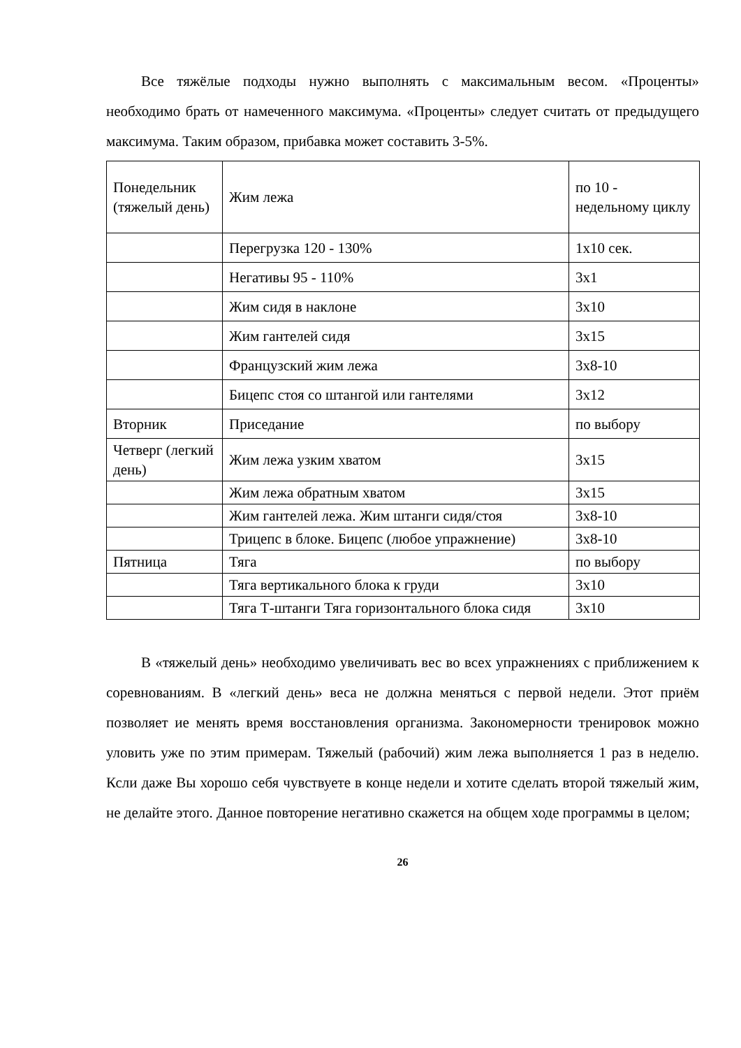Все тяжёлые подходы нужно выполнять с максимальным весом. «Проценты» необходимо брать от намеченного максимума. «Проценты» следует считать от предыдущего максимума. Таким образом, прибавка может составить 3-5%.
| Понедельник (тяжелый день) | Жим лежа | по 10 - недельному циклу |
| | Перегрузка 120 - 130% | 1x10 сек. |
| | Негативы 95 - 110% | 3x1 |
| | Жим сидя в наклоне | 3x10 |
| | Жим гантелей сидя | 3x15 |
| | Французский жим лежа | 3x8-10 |
| | Бицепс стоя со штангой или гантелями | 3x12 |
| Вторник | Приседание | по выбору |
| Четверг (легкий день) | Жим лежа узким хватом | 3x15 |
| | Жим лежа обратным хватом | 3x15 |
| | Жим гантелей лежа. Жим штанги сидя/стоя | 3x8-10 |
| | Трицепс в блоке. Бицепс (любое упражнение) | 3x8-10 |
| Пятница | Тяга | по выбору |
| | Тяга вертикального блока к груди | 3x10 |
| | Тяга Т-штанги Тяга горизонтального блока сидя | 3x10 |
В «тяжелый день» необходимо увеличивать вес во всех упражнениях с приближением к соревнованиям. В «легкий день» веса не должна меняться с первой недели. Этот приём позволяет ие менять время восстановления организма. Закономерности тренировок можно уловить уже по этим примерам. Тяжелый (рабочий) жим лежа выполняется 1 раз в неделю. Ксли даже Вы хорошо себя чувствуете в конце недели и хотите сделать второй тяжелый жим, не делайте этого. Данное повторение негативно скажется на общем ходе программы в целом;
26